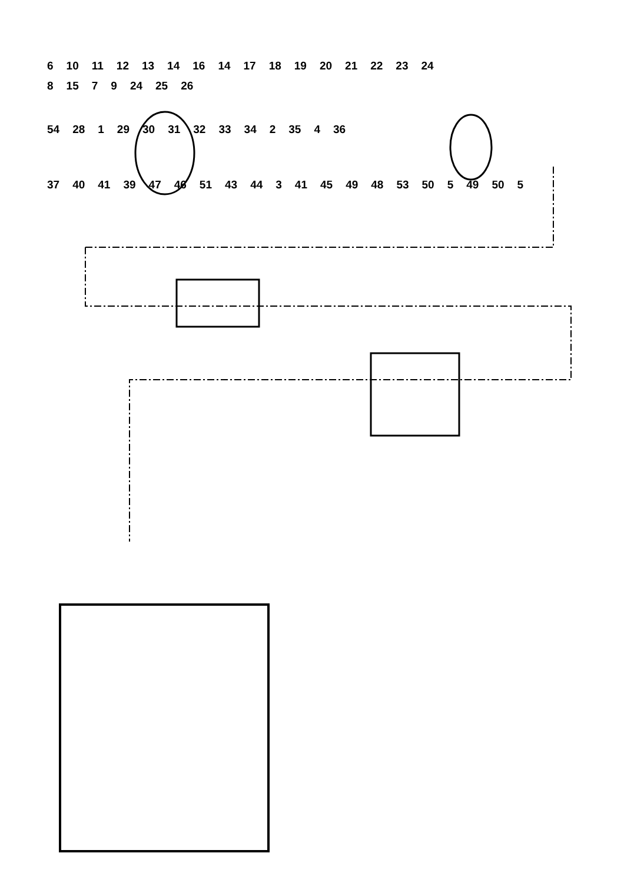6 10 11 12 13 14 16 14 17 18 19 20 21 22 23 24
8 15 7 9 24 25 26
54 28 1 29 30 31 32 33 34 2 35 4 36
37 40 41 39 47 46 51 43 44 3 41 45 49 48 53 50 5 49 50 5